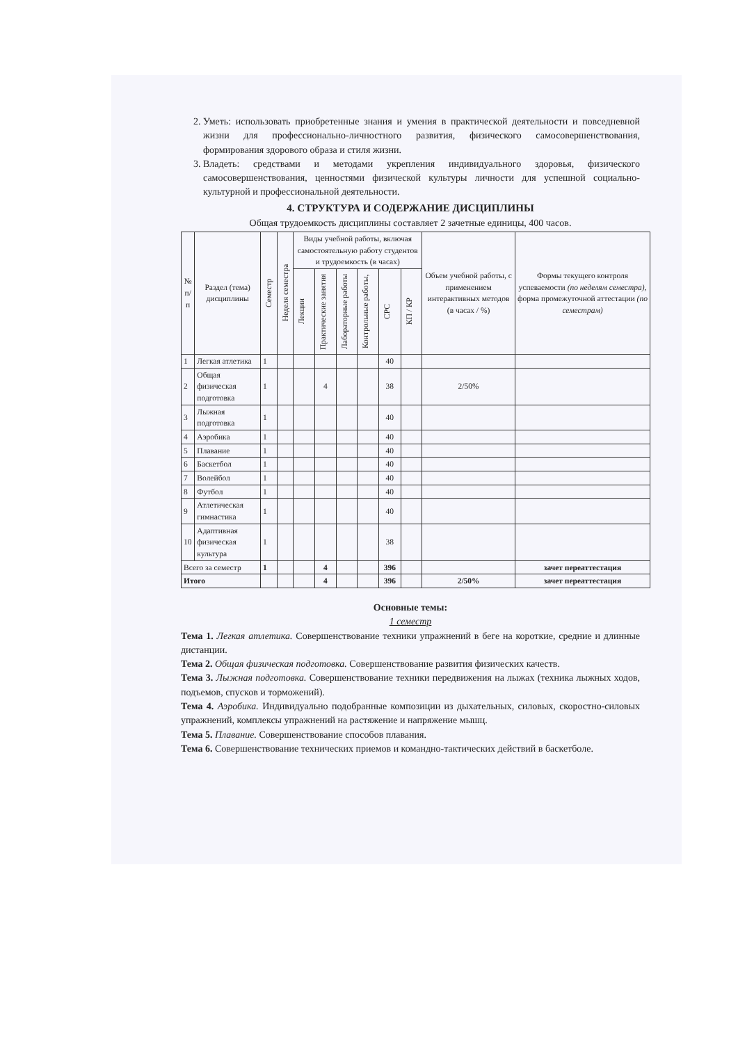2. Уметь: использовать приобретенные знания и умения в практической деятельности и повседневной жизни для профессионально-личностного развития, физического самосовершенствования, формирования здорового образа и стиля жизни.
3. Владеть: средствами и методами укрепления индивидуального здоровья, физического самосовершенствования, ценностями физической культуры личности для успешной социально-культурной и профессиональной деятельности.
4. СТРУКТУРА И СОДЕРЖАНИЕ ДИСЦИПЛИНЫ
Общая трудоемкость дисциплины составляет 2 зачетные единицы, 400 часов.
| № п/п | Раздел (тема) дисциплины | Семестр | Неделя семестра | Виды учебной работы, включая самостоятельную работу студентов и трудоемкость (в часах) | | | | | | Объем учебной работы, с применением интерактивных методов (в часах / %) | Формы текущего контроля успеваемости (по неделям семестра), форма промежуточной аттестации (по семестрам) |
| --- | --- | --- | --- | --- | --- | --- | --- | --- | --- | --- | --- |
| | | | | Лекции | Практические занятия | Лабораторные работы | Контрольные работы, | СРС | КП / КР | | |
| 1 | Легкая атлетика | 1 | | | | | | 40 | | | |
| 2 | Общая физическая подготовка | 1 | | | 4 | | | 38 | | 2/50% | |
| 3 | Лыжная подготовка | 1 | | | | | | 40 | | | |
| 4 | Аэробика | 1 | | | | | | 40 | | | |
| 5 | Плавание | 1 | | | | | | 40 | | | |
| 6 | Баскетбол | 1 | | | | | | 40 | | | |
| 7 | Волейбол | 1 | | | | | | 40 | | | |
| 8 | Футбол | 1 | | | | | | 40 | | | |
| 9 | Атлетическая гимнастика | 1 | | | | | | 40 | | | |
| 10 | Адаптивная физическая культура | 1 | | | | | | 38 | | | |
| Всего за семестр | | 1 | | | 4 | | | 396 | | | зачет переаттестация |
| Итого | | | | | 4 | | | 396 | | 2/50% | зачет переаттестация |
Основные темы:
1 семестр
Тема 1. Легкая атлетика. Совершенствование техники упражнений в беге на короткие, средние и длинные дистанции.
Тема 2. Общая физическая подготовка. Совершенствование развития физических качеств.
Тема 3. Лыжная подготовка. Совершенствование техники передвижения на лыжах (техника лыжных ходов, подъемов, спусков и торможений).
Тема 4. Аэробика. Индивидуально подобранные композиции из дыхательных, силовых, скоростно-силовых упражнений, комплексы упражнений на растяжение и напряжение мышц.
Тема 5. Плавание. Совершенствование способов плавания.
Тема 6. Совершенствование технических приемов и командно-тактических действий в баскетболе.